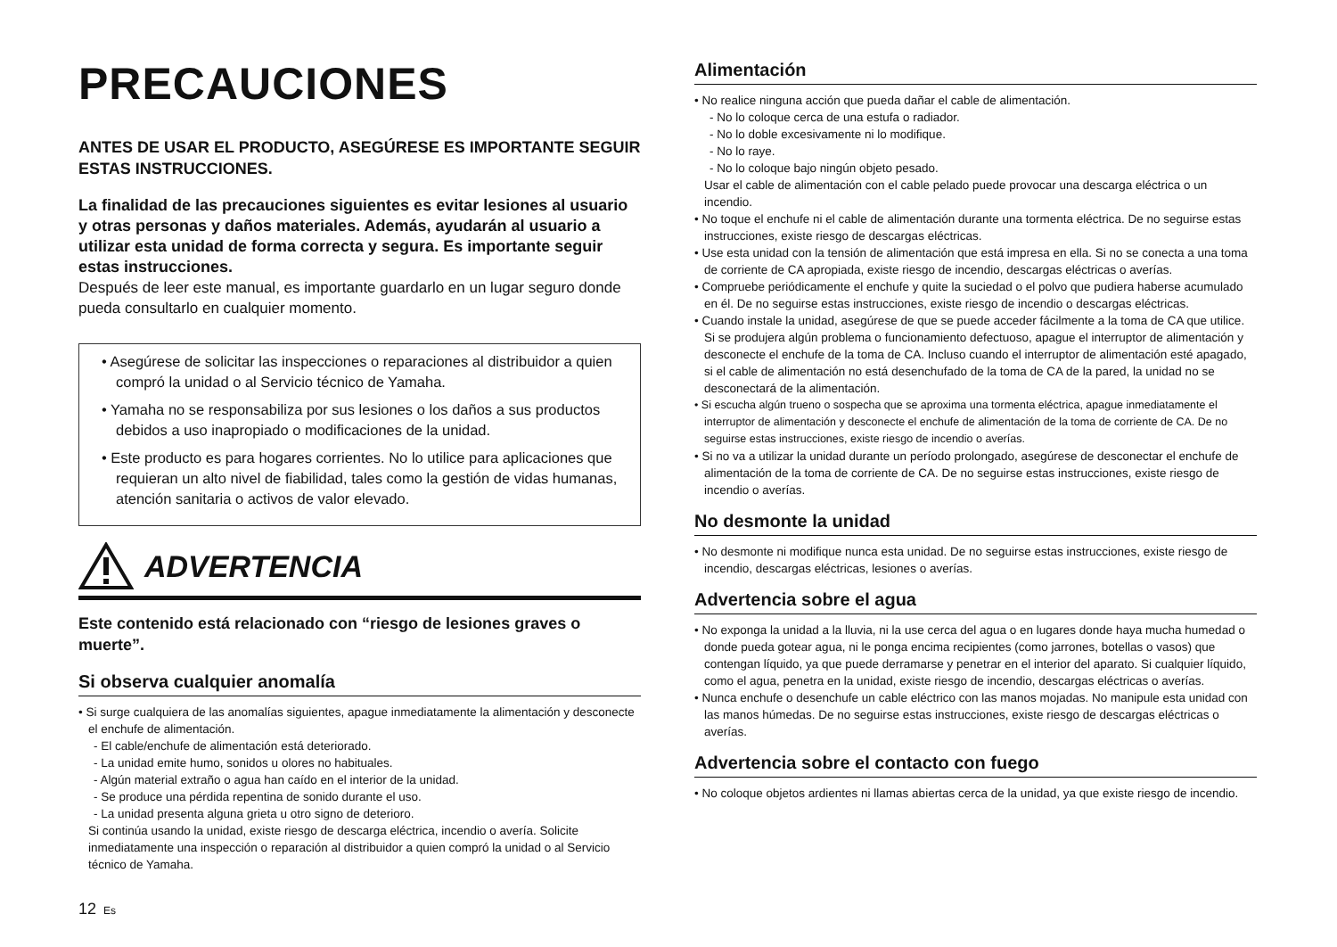PRECAUCIONES
ANTES DE USAR EL PRODUCTO, ASEGÚRESE ES IMPORTANTE SEGUIR ESTAS INSTRUCCIONES.
La finalidad de las precauciones siguientes es evitar lesiones al usuario y otras personas y daños materiales. Además, ayudarán al usuario a utilizar esta unidad de forma correcta y segura. Es importante seguir estas instrucciones.
Después de leer este manual, es importante guardarlo en un lugar seguro donde pueda consultarlo en cualquier momento.
• Asegúrese de solicitar las inspecciones o reparaciones al distribuidor a quien compró la unidad o al Servicio técnico de Yamaha.
• Yamaha no se responsabiliza por sus lesiones o los daños a sus productos debidos a uso inapropiado o modificaciones de la unidad.
• Este producto es para hogares corrientes. No lo utilice para aplicaciones que requieran un alto nivel de fiabilidad, tales como la gestión de vidas humanas, atención sanitaria o activos de valor elevado.
ADVERTENCIA
Este contenido está relacionado con “riesgo de lesiones graves o muerte”.
Si observa cualquier anomalía
• Si surge cualquiera de las anomalías siguientes, apague inmediatamente la alimentación y desconecte el enchufe de alimentación.
- El cable/enchufe de alimentación está deteriorado.
- La unidad emite humo, sonidos u olores no habituales.
- Algún material extraño o agua han caído en el interior de la unidad.
- Se produce una pérdida repentina de sonido durante el uso.
- La unidad presenta alguna grieta u otro signo de deterioro.
Si continúa usando la unidad, existe riesgo de descarga eléctrica, incendio o avería. Solicite inmediatamente una inspección o reparación al distribuidor a quien compró la unidad o al Servicio técnico de Yamaha.
12 Es
Alimentación
• No realice ninguna acción que pueda dañar el cable de alimentación.
- No lo coloque cerca de una estufa o radiador.
- No lo doble excesivamente ni lo modifique.
- No lo raye.
- No lo coloque bajo ningún objeto pesado.
Usar el cable de alimentación con el cable pelado puede provocar una descarga eléctrica o un incendio.
• No toque el enchufe ni el cable de alimentación durante una tormenta eléctrica. De no seguirse estas instrucciones, existe riesgo de descargas eléctricas.
• Use esta unidad con la tensión de alimentación que está impresa en ella. Si no se conecta a una toma de corriente de CA apropiada, existe riesgo de incendio, descargas eléctricas o averías.
• Compruebe periódicamente el enchufe y quite la suciedad o el polvo que pudiera haberse acumulado en él. De no seguirse estas instrucciones, existe riesgo de incendio o descargas eléctricas.
• Cuando instale la unidad, asegúrese de que se puede acceder fácilmente a la toma de CA que utilice. Si se produjera algún problema o funcionamiento defectuoso, apague el interruptor de alimentación y desconecte el enchufe de la toma de CA. Incluso cuando el interruptor de alimentación esté apagado, si el cable de alimentación no está desenchufado de la toma de CA de la pared, la unidad no se desconectará de la alimentación.
• Si escucha algún trueno o sospecha que se aproxima una tormenta eléctrica, apague inmediatamente el interruptor de alimentación y desconecte el enchufe de alimentación de la toma de corriente de CA. De no seguirse estas instrucciones, existe riesgo de incendio o averías.
• Si no va a utilizar la unidad durante un período prolongado, asegúrese de desconectar el enchufe de alimentación de la toma de corriente de CA. De no seguirse estas instrucciones, existe riesgo de incendio o averías.
No desmonte la unidad
• No desmonte ni modifique nunca esta unidad. De no seguirse estas instrucciones, existe riesgo de incendio, descargas eléctricas, lesiones o averías.
Advertencia sobre el agua
• No exponga la unidad a la lluvia, ni la use cerca del agua o en lugares donde haya mucha humedad o donde pueda gotear agua, ni le ponga encima recipientes (como jarrones, botellas o vasos) que contengan líquido, ya que puede derramarse y penetrar en el interior del aparato. Si cualquier líquido, como el agua, penetra en la unidad, existe riesgo de incendio, descargas eléctricas o averías.
• Nunca enchufe o desenchufe un cable eléctrico con las manos mojadas. No manipule esta unidad con las manos húmedas. De no seguirse estas instrucciones, existe riesgo de descargas eléctricas o averías.
Advertencia sobre el contacto con fuego
• No coloque objetos ardientes ni llamas abiertas cerca de la unidad, ya que existe riesgo de incendio.